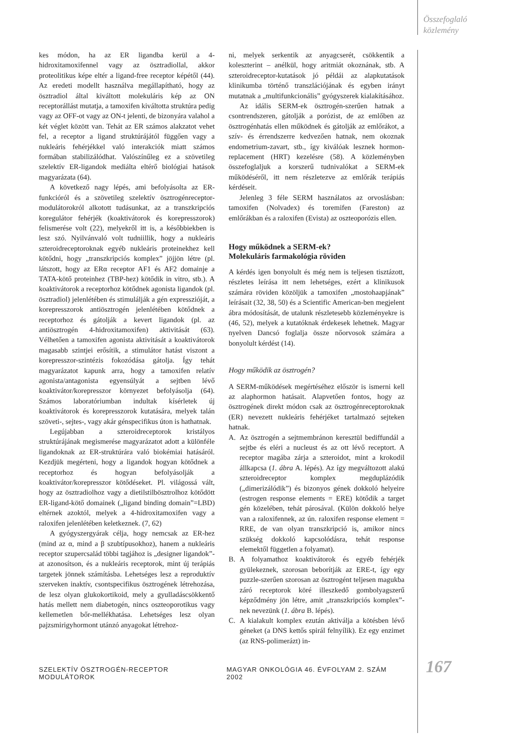Összefoglaló
közlemény
kes módon, ha az ER ligandba kerül a 4-hidroxitamoxifennel vagy az ösztradiollal, akkor proteolitikus képe eltér a ligand-free receptor képétől (44). Az eredeti modellt használva megállapítható, hogy az ösztradiol által kiváltott molekuláris kép az ON receptorállást mutatja, a tamoxifen kiváltotta struktúra pedig vagy az OFF-ot vagy az ON-t jelenti, de bizonyára valahol a két véglet között van. Tehát az ER számos alakzatot vehet fel, a receptor a ligand struktúrájától függően vagy a nukleáris fehérjékkel való interakciók miatt számos formában stabilizálódhat. Valószínűleg ez a szövetileg szelektív ER-ligandok mediálta eltérő biológiai hatások magyarázata (64).
A következő nagy lépés, ami befolyásolta az ER-funkcióról és a szövetileg szelektív ösztrogénreceptor-modulátorokról alkotott tudásunkat, az a transzkripciós koregulátor fehérjék (koaktivátorok és korepresszorok) felismerése volt (22), melyekről itt is, a későbbiekben is lesz szó. Nyilvánvaló volt tudniillik, hogy a nukleáris szteroidreceptoroknak egyéb nukleáris proteinekhez kell kötődni, hogy „transzkripciós komplex” jöjjön létre (pl. látszott, hogy az ERα receptor AF1 és AF2 domainje a TATA-kötő proteinhez (TBP-hez) kötődik in vitro, stb.). A koaktivátorok a receptorhoz kötődnek agonista ligandok (pl. ösztradiol) jelenlétében és stimulálják a gén expresszióját, a korepresszorok antiösztrogén jelenlétében kötődnek a receptorhoz és gátolják a kevert ligandok (pl. az antiösztrogén 4-hidroxitamoxifen) aktivitását (63). Vélhetően a tamoxifen agonista aktivitását a koaktivátorok magasabb szintjei erősítik, a stimulátor hatást viszont a korepresszor-szintézis fokozódása gátolja. Így tehát magyarázatot kapunk arra, hogy a tamoxifen relatív agonista/antagonista egyensúlyát a sejtben lévő koaktivátor/korepresszor környezet befolyásolja (64). Számos laboratóriumban indultak kísérletek új koaktivátorok és korepresszorok kutatására, melyek talán szöveti-, sejtes-, vagy akár génspecifikus úton is hathatnak.
Legújabban a szteroidreceptorok kristályos struktúrájának megismerése magyarázatot adott a különféle ligandoknak az ER-struktúrára való biokémiai hatásáról. Kezdjük megérteni, hogy a ligandok hogyan kötődnek a receptorhoz és hogyan befolyásolják a koaktivátor/korepresszor kötődéseket. Pl. világossá vált, hogy az ösztradiolhoz vagy a dietilstilbösztrolhoz kötődött ER-ligand-kötő domainek („ligand binding domain”=LBD) eltérnek azoktól, melyek a 4-hidroxitamoxifen vagy a raloxifen jelenlétében keletkeznek. (7, 62)
A gyógyszergyárak célja, hogy nemcsak az ER-hez (mind az α, mind a β szubtípusokhoz), hanem a nukleáris receptor szupercsalád többi tagjához is „designer ligandok”-at azonosítson, és a nukleáris receptorok, mint új terápiás targetek jönnek számításba. Lehetséges lesz a reproduktív szerveken inaktív, csontspecifikus ösztrogének létrehozása, de lesz olyan glukokortikoid, mely a gyulladáscsökkentő hatás mellett nem diabetogén, nincs oszteoporotikus vagy kellemetlen bőr-mellékhatása. Lehetséges lesz olyan pajzsmirigyhormont utánzó anyagokat létrehoz-
ni, melyek serkentik az anyagcserét, csökkentik a koleszterint – anélkül, hogy aritmiát okoznának, stb. A szteroidreceptor-kutatások jó példái az alapkutatások klinikumba történő transzlációjának és egyben irányt mutatnak a „multifunkcionális” gyógyszerek kialakításához.
Az idális SERM-ek ösztrogén-szerűen hatnak a csontrendszeren, gátolják a porózist, de az emlőben az ösztrogénhatás ellen működnek és gátolják az emlőrákot, a szív- és érrendszerre kedvezően hatnak, nem okoznak endometrium-zavart, stb., így kiválóak lesznek hormon-replacement (HRT) kezelésre (58). A közleményben összefoglaljuk a korszerű tudnivalókat a SERM-ek működéséről, itt nem részletezve az emlőrák terápiás kérdéseit.
Jelenleg 3 féle SERM használatos az orvoslásban: tamoxifen (Nolvadex) és toremifen (Fareston) az emlőrákban és a raloxifen (Evista) az oszteoporózis ellen.
Hogy működnek a SERM-ek?
Molekuláris farmakológia röviden
A kérdés igen bonyolult és még nem is teljesen tisztázott, részletes leírása itt nem lehetséges, ezért a klinikusok számára röviden közöljük a tamoxifen „mostohaapjának” leírásait (32, 38, 50) és a Scientific American-ben megjelent ábra módosítását, de utalunk részletesebb közleményekre is (46, 52), melyek a kutatóknak érdekesek lehetnek. Magyar nyelven Dancsó foglalja össze nőorvosok számára a bonyolult kérdést (14).
Hogy működik az ösztrogén?
A SERM-működések megértéséhez először is ismerni kell az alaphormon hatásait. Alapvetően fontos, hogy az ösztrogének direkt módon csak az ösztrogénreceptoroknak (ER) nevezett nukleáris fehérjéket tartalmazó sejteken hatnak.
A. Az ösztrogén a sejtmembránon keresztül bediffundál a sejtbe és eléri a nucleust és az ott lévő receptort. A receptor magába zárja a szteroidot, mint a krokodil állkapcsa (1. ábra A. lépés). Az így megváltozott alakú szteroidreceptor komplex megduplázódik („dimerizálódik”) és bizonyos gének dokkoló helyeire (estrogen response elements = ERE) kötődik a target gén közelében, tehát párosával. (Külön dokkoló helye van a raloxifennek, az ún. raloxifen response element = RRE, de van olyan transzkripció is, amikor nincs szükség dokkoló kapcsolódásra, tehát response elemektől független a folyamat).
B. A folyamathoz koaktivátorok és egyéb fehérjék gyülekeznek, szorosan beborítják az ERE-t, így egy puzzle-szerűen szorosan az ösztrogént teljesen magukba záró receptorok köré illeszkedő gombolyagszerű képződmény jön létre, amit „transzkripciós komplex”-nek nevezünk (1. ábra B. lépés).
C. A kialakult komplex ezután aktiválja a kötésben lévő géneket (a DNS kettős spirál felnyílik). Ez egy enzimet (az RNS-polimerázt) in-
SZELEKTÍV ÖSZTROGÉN-RECEPTOR MODULÁTOROK MAGYAR ONKOLÓGIA 46. ÉVFOLYAM 2. SZÁM 2002 167